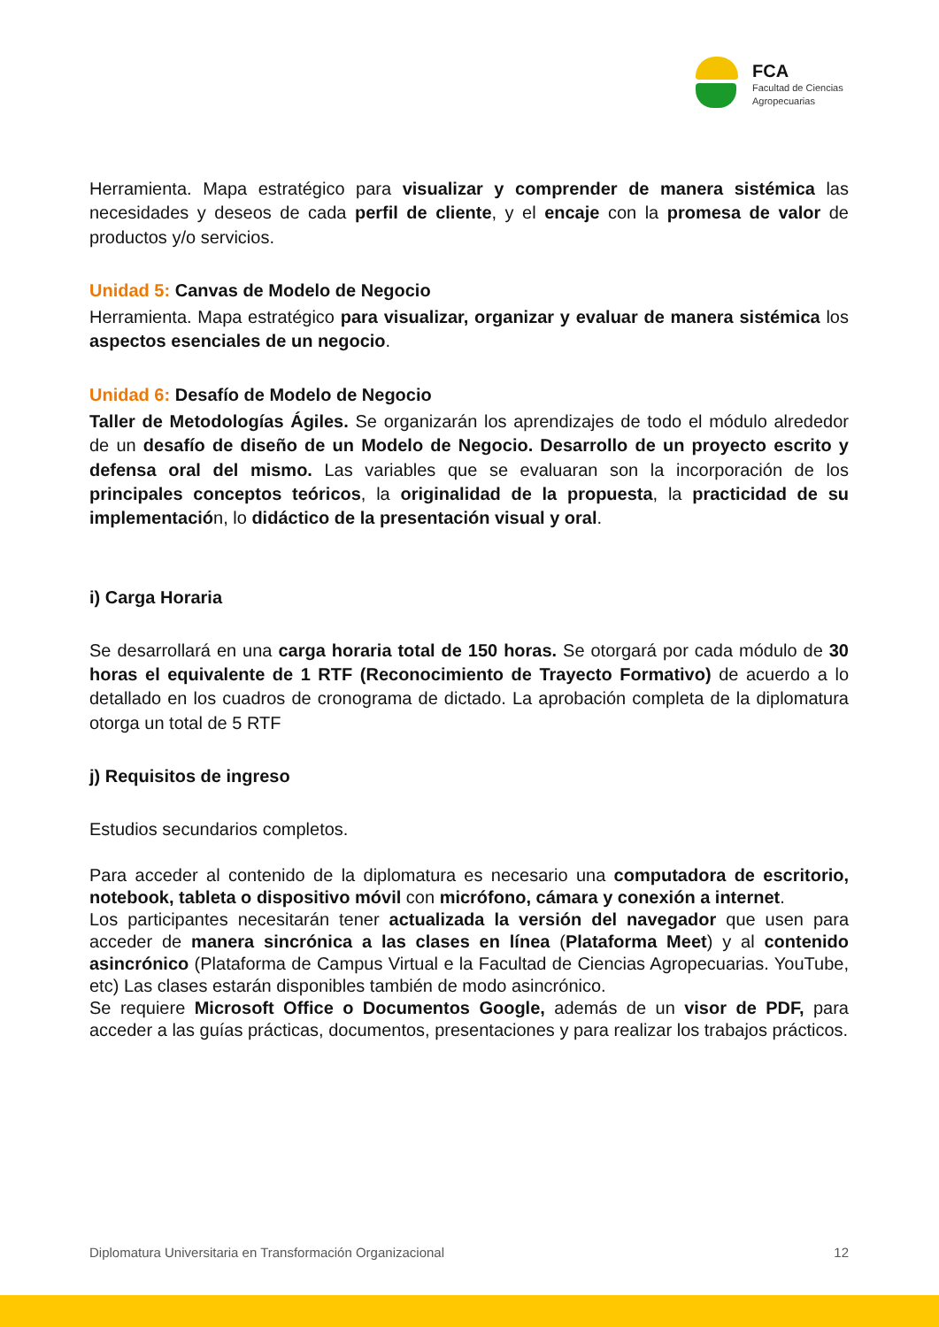FCA
Facultad de Ciencias
Agropecuarias
Herramienta. Mapa estratégico para visualizar y comprender de manera sistémica las necesidades y deseos de cada perfil de cliente, y el encaje con la promesa de valor de productos y/o servicios.
Unidad 5: Canvas de Modelo de Negocio
Herramienta. Mapa estratégico para visualizar, organizar y evaluar de manera sistémica los aspectos esenciales de un negocio.
Unidad 6: Desafío de Modelo de Negocio
Taller de Metodologías Ágiles. Se organizarán los aprendizajes de todo el módulo alrededor de un desafío de diseño de un Modelo de Negocio. Desarrollo de un proyecto escrito y defensa oral del mismo. Las variables que se evaluaran son la incorporación de los principales conceptos teóricos, la originalidad de la propuesta, la practicidad de su implementación, lo didáctico de la presentación visual y oral.
i) Carga Horaria
Se desarrollará en una carga horaria total de 150 horas. Se otorgará por cada módulo de 30 horas el equivalente de 1 RTF (Reconocimiento de Trayecto Formativo) de acuerdo a lo detallado en los cuadros de cronograma de dictado. La aprobación completa de la diplomatura otorga un total de 5 RTF
j) Requisitos de ingreso
Estudios secundarios completos.
Para acceder al contenido de la diplomatura es necesario una computadora de escritorio, notebook, tableta o dispositivo móvil con micrófono, cámara y conexión a internet.
Los participantes necesitarán tener actualizada la versión del navegador que usen para acceder de manera sincrónica a las clases en línea (Plataforma Meet) y al contenido asincrónico (Plataforma de Campus Virtual e la Facultad de Ciencias Agropecuarias. YouTube, etc) Las clases estarán disponibles también de modo asincrónico.
Se requiere Microsoft Office o Documentos Google, además de un visor de PDF, para acceder a las guías prácticas, documentos, presentaciones y para realizar los trabajos prácticos.
Diplomatura Universitaria en Transformación Organizacional 12